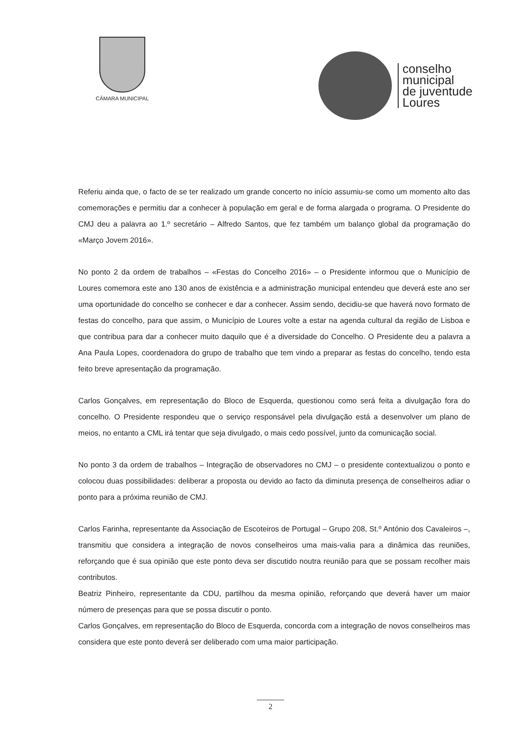CÂMARA MUNICIPAL
conselho
municipal
de juventude
Loures
Referiu ainda que, o facto de se ter realizado um grande concerto no início assumiu-se como um momento alto das comemorações e permitiu dar a conhecer à população em geral e de forma alargada o programa. O Presidente do CMJ deu a palavra ao 1.º secretário – Alfredo Santos, que fez também um balanço global da programação do «Março Jovem 2016».
No ponto 2 da ordem de trabalhos – «Festas do Concelho 2016» – o Presidente informou que o Município de Loures comemora este ano 130 anos de existência e a administração municipal entendeu que deverá este ano ser uma oportunidade do concelho se conhecer e dar a conhecer. Assim sendo, decidiu-se que haverá novo formato de festas do concelho, para que assim, o Município de Loures volte a estar na agenda cultural da região de Lisboa e que contribua para dar a conhecer muito daquilo que é a diversidade do Concelho. O Presidente deu a palavra a Ana Paula Lopes, coordenadora do grupo de trabalho que tem vindo a preparar as festas do concelho, tendo esta feito breve apresentação da programação.
Carlos Gonçalves, em representação do Bloco de Esquerda, questionou como será feita a divulgação fora do concelho. O Presidente respondeu que o serviço responsável pela divulgação está a desenvolver um plano de meios, no entanto a CML irá tentar que seja divulgado, o mais cedo possível, junto da comunicação social.
No ponto 3 da ordem de trabalhos – Integração de observadores no CMJ – o presidente contextualizou o ponto e colocou duas possibilidades: deliberar a proposta ou devido ao facto da diminuta presença de conselheiros adiar o ponto para a próxima reunião de CMJ.
Carlos Farinha, representante da Associação de Escoteiros de Portugal – Grupo 208, St.º António dos Cavaleiros –, transmitiu que considera a integração de novos conselheiros uma mais-valia para a dinâmica das reuniões, reforçando que é sua opinião que este ponto deva ser discutido noutra reunião para que se possam recolher mais contributos.
Beatriz Pinheiro, representante da CDU, partilhou da mesma opinião, reforçando que deverá haver um maior número de presenças para que se possa discutir o ponto.
Carlos Gonçalves, em representação do Bloco de Esquerda, concorda com a integração de novos conselheiros mas considera que este ponto deverá ser deliberado com uma maior participação.
2